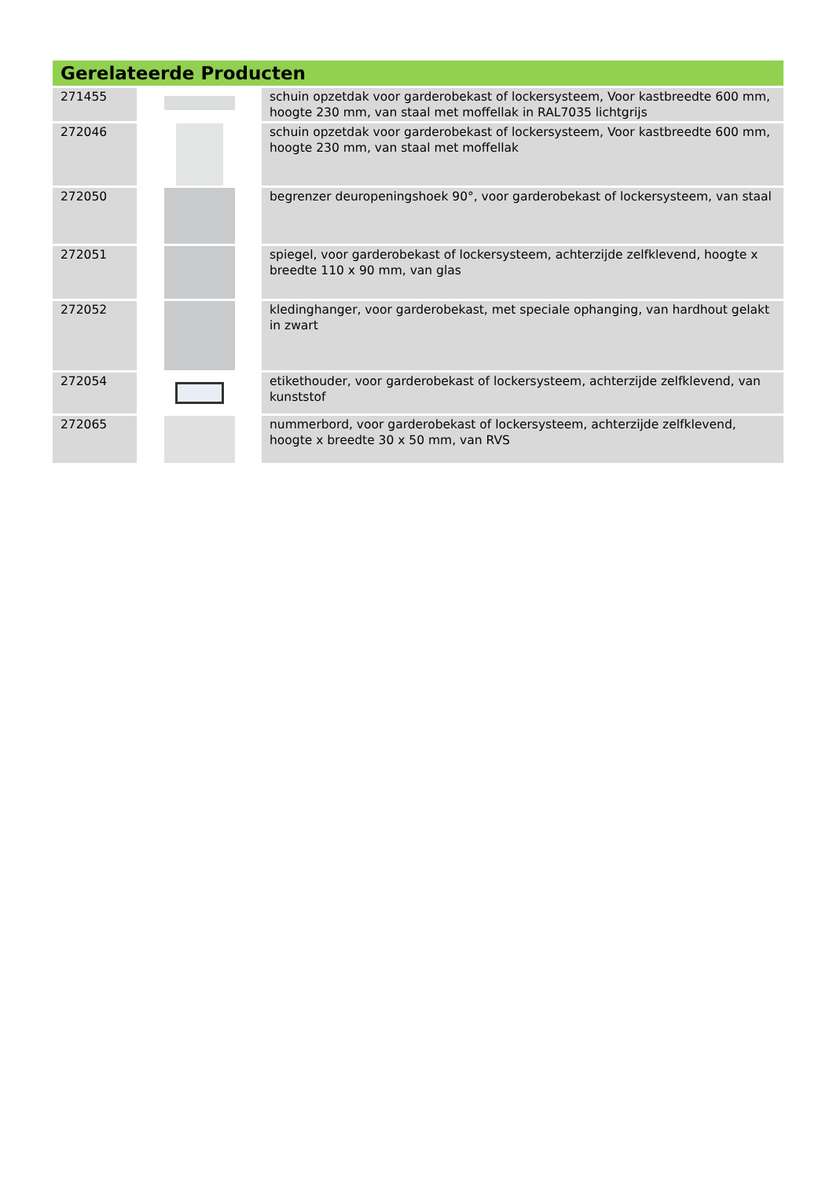Gerelateerde Producten
| 271455 | | schuin opzetdak voor garderobekast of lockersysteem, Voor kastbreedte 600 mm, hoogte 230 mm, van staal met moffellak in RAL7035 lichtgrijs |
| 272046 | | schuin opzetdak voor garderobekast of lockersysteem, Voor kastbreedte 600 mm, hoogte 230 mm, van staal met moffellak |
| 272050 | | begrenzer deuropeningshoek 90°, voor garderobekast of lockersysteem, van staal |
| 272051 | | spiegel, voor garderobekast of lockersysteem, achterzijde zelfklevend, hoogte x breedte 110 x 90 mm, van glas |
| 272052 | | kledinghanger, voor garderobekast, met speciale ophanging, van hardhout gelakt in zwart |
| 272054 | | etikethouder, voor garderobekast of lockersysteem, achterzijde zelfklevend, van kunststof |
| 272065 | | nummerbord, voor garderobekast of lockersysteem, achterzijde zelfklevend, hoogte x breedte 30 x 50 mm, van RVS |